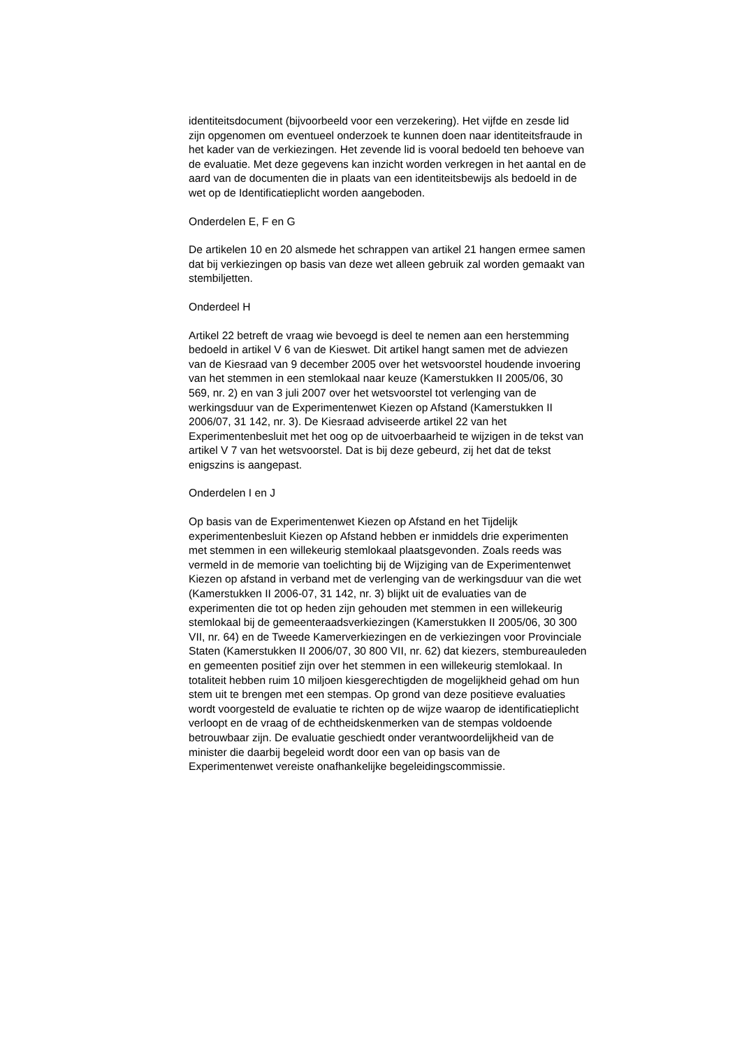identiteitsdocument (bijvoorbeeld voor een verzekering). Het vijfde en zesde lid zijn opgenomen om eventueel onderzoek te kunnen doen naar identiteitsfraude in het kader van de verkiezingen. Het zevende lid is vooral bedoeld ten behoeve van de evaluatie. Met deze gegevens kan inzicht worden verkregen in het aantal en de aard van de documenten die in plaats van een identiteitsbewijs als bedoeld in de wet op de Identificatieplicht worden aangeboden.
Onderdelen E, F en G
De artikelen 10 en 20 alsmede het schrappen van artikel 21 hangen ermee samen dat bij verkiezingen op basis van deze wet alleen gebruik zal worden gemaakt van stembiljetten.
Onderdeel H
Artikel 22 betreft de vraag wie bevoegd is deel te nemen aan een herstemming bedoeld in artikel V 6 van de Kieswet. Dit artikel hangt samen met de adviezen van de Kiesraad van 9 december 2005 over het wetsvoorstel houdende invoering van het stemmen in een stemlokaal naar keuze (Kamerstukken II 2005/06, 30 569, nr. 2) en van 3 juli 2007 over het wetsvoorstel tot verlenging van de werkingsduur van de Experimentenwet Kiezen op Afstand (Kamerstukken II 2006/07, 31 142, nr. 3). De Kiesraad adviseerde artikel 22 van het Experimentenbesluit met het oog op de uitvoerbaarheid te wijzigen in de tekst van artikel V 7 van het wetsvoorstel. Dat is bij deze gebeurd, zij het dat de tekst enigszins is aangepast.
Onderdelen I en J
Op basis van de Experimentenwet Kiezen op Afstand en het Tijdelijk experimentenbesluit Kiezen op Afstand hebben er inmiddels drie experimenten met stemmen in een willekeurig stemlokaal plaatsgevonden. Zoals reeds was vermeld in de memorie van toelichting bij de Wijziging van de Experimentenwet Kiezen op afstand in verband met de verlenging van de werkingsduur van die wet (Kamerstukken II 2006-07, 31 142, nr. 3) blijkt uit de evaluaties van de experimenten die tot op heden zijn gehouden met stemmen in een willekeurig stemlokaal bij de gemeenteraadsverkiezingen (Kamerstukken II 2005/06, 30 300 VII, nr. 64) en de Tweede Kamerverkiezingen en de verkiezingen voor Provinciale Staten (Kamerstukken II 2006/07, 30 800 VII, nr. 62) dat kiezers, stembureauleden en gemeenten positief zijn over het stemmen in een willekeurig stemlokaal. In totaliteit hebben ruim 10 miljoen kiesgerechtigden de mogelijkheid gehad om hun stem uit te brengen met een stempas. Op grond van deze positieve evaluaties wordt voorgesteld de evaluatie te richten op de wijze waarop de identificatieplicht verloopt en de vraag of de echtheidskenmerken van de stempas voldoende betrouwbaar zijn. De evaluatie geschiedt onder verantwoordelijkheid van de minister die daarbij begeleid wordt door een van op basis van de Experimentenwet vereiste onafhankelijke begeleidingscommissie.